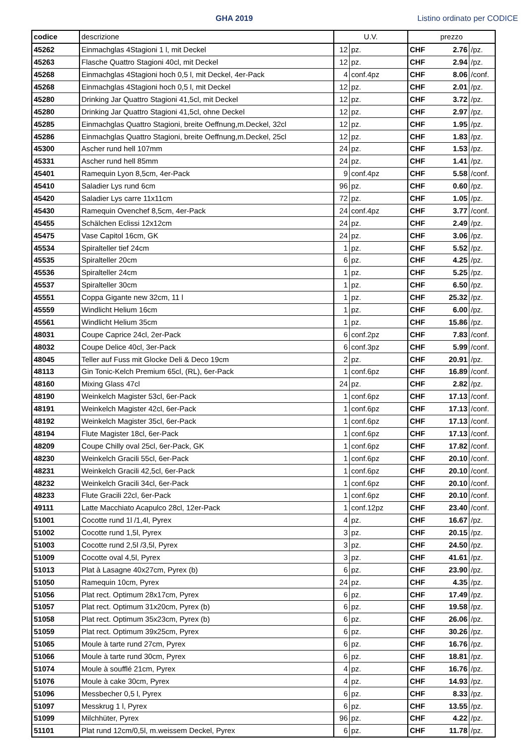GHA 2019
Listino ordinato per CODICE
| codice | descrizione | U.V. | | prezzo | | |
| --- | --- | --- | --- | --- | --- | --- |
| 45262 | Einmachglas 4Stagioni 1 l, mit Deckel | 12 | pz. | CHF | 2.76 | /pz. |
| 45263 | Flasche Quattro Stagioni 40cl, mit Deckel | 12 | pz. | CHF | 2.94 | /pz. |
| 45268 | Einmachglas 4Stagioni hoch 0,5 l, mit Deckel, 4er-Pack | 4 | conf.4pz | CHF | 8.06 | /conf. |
| 45268 | Einmachglas 4Stagioni hoch 0,5 l, mit Deckel | 12 | pz. | CHF | 2.01 | /pz. |
| 45280 | Drinking Jar Quattro Stagioni 41,5cl, mit Deckel | 12 | pz. | CHF | 3.72 | /pz. |
| 45280 | Drinking Jar Quattro Stagioni 41,5cl, ohne Deckel | 12 | pz. | CHF | 2.97 | /pz. |
| 45285 | Einmachglas Quattro Stagioni, breite Oeffnung,m.Deckel, 32cl | 12 | pz. | CHF | 1.95 | /pz. |
| 45286 | Einmachglas Quattro Stagioni, breite Oeffnung,m.Deckel, 25cl | 12 | pz. | CHF | 1.83 | /pz. |
| 45300 | Ascher rund hell 107mm | 24 | pz. | CHF | 1.53 | /pz. |
| 45331 | Ascher rund hell 85mm | 24 | pz. | CHF | 1.41 | /pz. |
| 45401 | Ramequin Lyon 8,5cm, 4er-Pack | 9 | conf.4pz | CHF | 5.58 | /conf. |
| 45410 | Saladier Lys rund 6cm | 96 | pz. | CHF | 0.60 | /pz. |
| 45420 | Saladier Lys carre 11x11cm | 72 | pz. | CHF | 1.05 | /pz. |
| 45430 | Ramequin Ovenchef 8,5cm, 4er-Pack | 24 | conf.4pz | CHF | 3.77 | /conf. |
| 45455 | Schälchen Eclissi 12x12cm | 24 | pz. | CHF | 2.49 | /pz. |
| 45475 | Vase Capitol 16cm, GK | 24 | pz. | CHF | 3.06 | /pz. |
| 45534 | Spiralteller tief 24cm | 1 | pz. | CHF | 5.52 | /pz. |
| 45535 | Spiralteller 20cm | 6 | pz. | CHF | 4.25 | /pz. |
| 45536 | Spiralteller 24cm | 1 | pz. | CHF | 5.25 | /pz. |
| 45537 | Spiralteller 30cm | 1 | pz. | CHF | 6.50 | /pz. |
| 45551 | Coppa Gigante new 32cm, 11 l | 1 | pz. | CHF | 25.32 | /pz. |
| 45559 | Windlicht Helium 16cm | 1 | pz. | CHF | 6.00 | /pz. |
| 45561 | Windlicht Helium 35cm | 1 | pz. | CHF | 15.86 | /pz. |
| 48031 | Coupe Caprice 24cl, 2er-Pack | 6 | conf.2pz | CHF | 7.83 | /conf. |
| 48032 | Coupe Delice 40cl, 3er-Pack | 6 | conf.3pz | CHF | 5.99 | /conf. |
| 48045 | Teller auf Fuss mit Glocke Deli & Deco 19cm | 2 | pz. | CHF | 20.91 | /pz. |
| 48113 | Gin Tonic-Kelch Premium 65cl, (RL), 6er-Pack | 1 | conf.6pz | CHF | 16.89 | /conf. |
| 48160 | Mixing Glass 47cl | 24 | pz. | CHF | 2.82 | /pz. |
| 48190 | Weinkelch Magister 53cl, 6er-Pack | 1 | conf.6pz | CHF | 17.13 | /conf. |
| 48191 | Weinkelch Magister 42cl, 6er-Pack | 1 | conf.6pz | CHF | 17.13 | /conf. |
| 48192 | Weinkelch Magister 35cl, 6er-Pack | 1 | conf.6pz | CHF | 17.13 | /conf. |
| 48194 | Flute Magister 18cl, 6er-Pack | 1 | conf.6pz | CHF | 17.13 | /conf. |
| 48209 | Coupe Chilly oval 25cl, 6er-Pack, GK | 1 | conf.6pz | CHF | 17.82 | /conf. |
| 48230 | Weinkelch Gracili 55cl, 6er-Pack | 1 | conf.6pz | CHF | 20.10 | /conf. |
| 48231 | Weinkelch Gracili 42,5cl, 6er-Pack | 1 | conf.6pz | CHF | 20.10 | /conf. |
| 48232 | Weinkelch Gracili 34cl, 6er-Pack | 1 | conf.6pz | CHF | 20.10 | /conf. |
| 48233 | Flute Gracili 22cl, 6er-Pack | 1 | conf.6pz | CHF | 20.10 | /conf. |
| 49111 | Latte Macchiato Acapulco 28cl, 12er-Pack | 1 | conf.12pz | CHF | 23.40 | /conf. |
| 51001 | Cocotte rund 1l /1,4l, Pyrex | 4 | pz. | CHF | 16.67 | /pz. |
| 51002 | Cocotte rund 1,5l, Pyrex | 3 | pz. | CHF | 20.15 | /pz. |
| 51003 | Cocotte rund 2,5l /3,5l, Pyrex | 3 | pz. | CHF | 24.50 | /pz. |
| 51009 | Cocotte oval 4,5l, Pyrex | 3 | pz. | CHF | 41.61 | /pz. |
| 51013 | Plat à Lasagne 40x27cm, Pyrex (b) | 6 | pz. | CHF | 23.90 | /pz. |
| 51050 | Ramequin 10cm, Pyrex | 24 | pz. | CHF | 4.35 | /pz. |
| 51056 | Plat rect. Optimum 28x17cm, Pyrex | 6 | pz. | CHF | 17.49 | /pz. |
| 51057 | Plat rect. Optimum 31x20cm, Pyrex (b) | 6 | pz. | CHF | 19.58 | /pz. |
| 51058 | Plat rect. Optimum 35x23cm, Pyrex (b) | 6 | pz. | CHF | 26.06 | /pz. |
| 51059 | Plat rect. Optimum 39x25cm, Pyrex | 6 | pz. | CHF | 30.26 | /pz. |
| 51065 | Moule à tarte rund 27cm, Pyrex | 6 | pz. | CHF | 16.76 | /pz. |
| 51066 | Moule à tarte rund 30cm, Pyrex | 6 | pz. | CHF | 18.81 | /pz. |
| 51074 | Moule à soufflé 21cm, Pyrex | 4 | pz. | CHF | 16.76 | /pz. |
| 51076 | Moule à cake 30cm, Pyrex | 4 | pz. | CHF | 14.93 | /pz. |
| 51096 | Messbecher 0,5 l, Pyrex | 6 | pz. | CHF | 8.33 | /pz. |
| 51097 | Messkrug 1 l, Pyrex | 6 | pz. | CHF | 13.55 | /pz. |
| 51099 | Milchhüter, Pyrex | 96 | pz. | CHF | 4.22 | /pz. |
| 51101 | Plat rund 12cm/0,5l, m.weissem Deckel, Pyrex | 6 | pz. | CHF | 11.78 | /pz. |